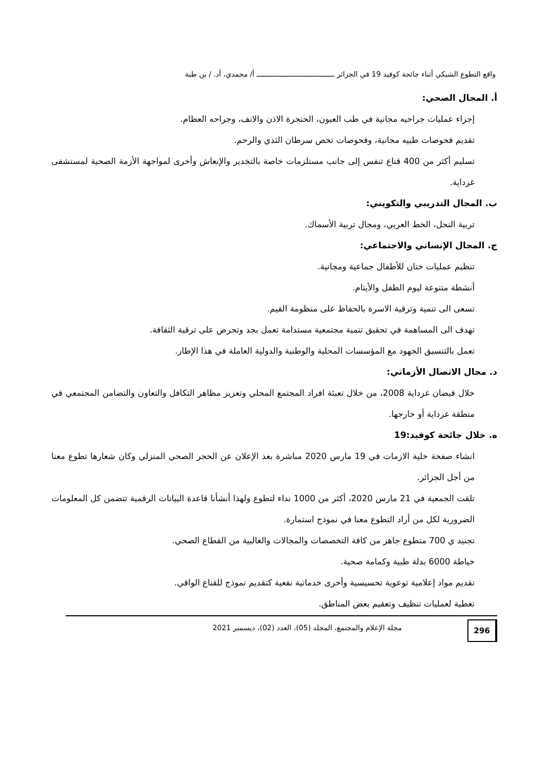واقع التطوع الشبكي أثناء جائحة كوفيد 19 في الجزائر ـــــــــــــــــــــــــــــــــــــ أ/ محمدي، أد. / بن طبة
أ. المجال الصحي:
إجراء عمليات جراحيه مجانية في طب العيون، الحنجرة الاذن والانف، وجراحه العظام.
تقديم فحوصات طبيه مجانية، وفحوصات تخص سرطان الثدي والرحم.
تسليم أكثر من 400 قناع تنفس إلى جانب مستلزمات خاصة بالتخدير والإنعاش وأخرى لمواجهة الأزمة الصحية لمستشفى غرداية.
ب. المجال التدريبي والتكويني:
تربية النحل، الخط العربي، ومجال تربية الأسماك.
ج. المجال الإنساني والاجتماعي:
تنظيم عمليات ختان للأطفال جماعية ومجانية.
أنشطة متنوعة ليوم الطفل والأيتام.
تسعى الى تنمية وترقية الاسرة بالحفاظ على منظومة القيم.
تهدف الى المساهمة في تحقيق تنمية مجتمعية مستدامة تعمل بجد وتحرص على ترقية الثقافة.
تعمل بالتنسيق الجهود مع المؤسسات المحلية والوطنية والدولية العاملة في هذا الإطار.
د. مجال الاتصال الأزماتي:
خلال فيضان غرداية 2008، من خلال تعبئة افراد المجتمع المحلي وتعزيز مظاهر التكافل والتعاون والتضامن المجتمعي في منطقة غرداية أو خارجها.
ه. خلال جائحة كوفيد:19
انشاء صفحة خلية الازمات في 19 مارس 2020 مباشرة بعد الإعلان عن الحجر الصحي المنزلي وكان شعارها تطوع معنا من أجل الجزائر.
تلقت الجمعية في 21 مارس 2020، أكثر من 1000 نداء لتطوع ولهذا أنشأنا قاعدة البيانات الرقمية تتضمن كل المعلومات الضرورية لكل من أراد التطوع معنا في نموذج استمارة.
تجنيد ي 700 متطوع جاهز من كافة التخصصات والمجالات والغالبية من القطاع الصحي.
خياطة 6000 بدلة طبية وكمامة صحية.
تقديم مواد إعلامية توعوية تحسيسية وأخرى خدماتية نفعية كتقديم نموذج للقناع الواقي.
تغطية لعمليات تنظيف وتعقيم بعض المناطق.
296
مجلة الإعلام والمجتمع، المجلد (05)، العدد (02)، ديسمبر 2021